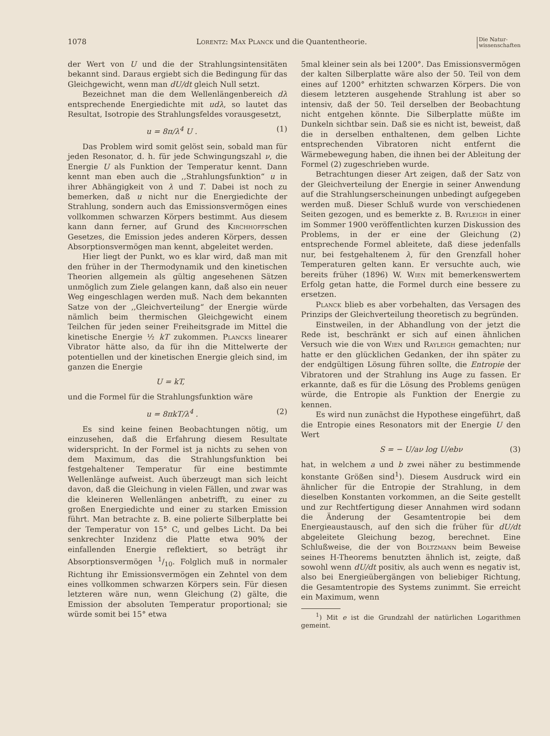1078 Lorentz: Max Planck und die Quantentheorie. Die Natur-
wissenschaften
der Wert von U und die der Strahlungsintensitäten bekannt sind. Daraus ergiebt sich die Bedingung für das Gleichgewicht, wenn man dU/dt gleich Null setzt.
Bezeichnet man die dem Wellenlängenbereich dλ entsprechende Energiedichte mit udλ, so lautet das Resultat, Isotropie des Strahlungsfeldes vorausgesetzt,
u = 8π/λ<sup>4</sup> U . (1)
Das Problem wird somit gelöst sein, sobald man für jeden Resonator, d. h. für jede Schwingungszahl ν, die Energie U als Funktion der Temperatur kennt. Dann kennt man eben auch die ,,Strahlungsfunktion“ u in ihrer Abhängigkeit von λ und T. Dabei ist noch zu bemerken, daß u nicht nur die Energiedichte der Strahlung, sondern auch das Emissionsvermögen eines vollkommen schwarzen Körpers bestimmt. Aus diesem kann dann ferner, auf Grund des Kirchhoffschen Gesetzes, die Emission jedes anderen Körpers, dessen Absorptionsvermögen man kennt, abgeleitet werden.
Hier liegt der Punkt, wo es klar wird, daß man mit den früher in der Thermodynamik und den kinetischen Theorien allgemein als gültig angesehenen Sätzen unmöglich zum Ziele gelangen kann, daß also ein neuer Weg eingeschlagen werden muß. Nach dem bekannten Satze von der ,,Gleichverteilung“ der Energie würde nämlich beim thermischen Gleichgewicht einem Teilchen für jeden seiner Freiheitsgrade im Mittel die kinetische Energie ½ kT zukommen. Plancks linearer Vibrator hätte also, da für ihn die Mittelwerte der potentiellen und der kinetischen Energie gleich sind, im ganzen die Energie
U = kT,
und die Formel für die Strahlungsfunktion wäre
u = 8πkT/λ<sup>4</sup> . (2)
Es sind keine feinen Beobachtungen nötig, um einzusehen, daß die Erfahrung diesem Resultate widerspricht. In der Formel ist ja nichts zu sehen von dem Maximum, das die Strahlungsfunktion bei festgehaltener Temperatur für eine bestimmte Wellenlänge aufweist. Auch überzeugt man sich leicht davon, daß die Gleichung in vielen Fällen, und zwar was die kleineren Wellenlängen anbetrifft, zu einer zu großen Energiedichte und einer zu starken Emission führt. Man betrachte z. B. eine polierte Silberplatte bei der Temperatur von 15° C, und gelbes Licht. Da bei senkrechter Inzidenz die Platte etwa 90% der einfallenden Energie reflektiert, so beträgt ihr Absorptionsvermögen 1/10. Folglich muß in normaler Richtung ihr Emissionsvermögen ein Zehntel von dem eines vollkommen schwarzen Körpers sein. Für diesen letzteren wäre nun, wenn Gleichung (2) gälte, die Emission der absoluten Temperatur proportional; sie würde somit bei 15° etwa
5mal kleiner sein als bei 1200°. Das Emissionsvermögen der kalten Silberplatte wäre also der 50. Teil von dem eines auf 1200° erhitzten schwarzen Körpers. Die von diesem letzteren ausgehende Strahlung ist aber so intensiv, daß der 50. Teil derselben der Beobachtung nicht entgehen könnte. Die Silberplatte müßte im Dunkeln sichtbar sein. Daß sie es nicht ist, beweist, daß die in derselben enthaltenen, dem gelben Lichte entsprechenden Vibratoren nicht entfernt die Wärmebewegung haben, die ihnen bei der Ableitung der Formel (2) zugeschrieben wurde.
Betrachtungen dieser Art zeigen, daß der Satz von der Gleichverteilung der Energie in seiner Anwendung auf die Strahlungserscheinungen unbedingt aufgegeben werden muß. Dieser Schluß wurde von verschiedenen Seiten gezogen, und es bemerkte z. B. Rayleigh in einer im Sommer 1900 veröffentlichten kurzen Diskussion des Problems, in der er eine der Gleichung (2) entsprechende Formel ableitete, daß diese jedenfalls nur, bei festgehaltenem λ, für den Grenzfall hoher Temperaturen gelten kann. Er versuchte auch, wie bereits früher (1896) W. Wien mit bemerkenswertem Erfolg getan hatte, die Formel durch eine bessere zu ersetzen.
Planck blieb es aber vorbehalten, das Versagen des Prinzips der Gleichverteilung theoretisch zu begründen.
Einstweilen, in der Abhandlung von der jetzt die Rede ist, beschränkt er sich auf einen ähnlichen Versuch wie die von Wien und Rayleigh gemachten; nur hatte er den glücklichen Gedanken, der ihn später zu der endgültigen Lösung führen sollte, die Entropie der Vibratoren und der Strahlung ins Auge zu fassen. Er erkannte, daß es für die Lösung des Problems genügen würde, die Entropie als Funktion der Energie zu kennen.
Es wird nun zunächst die Hypothese eingeführt, daß die Entropie eines Resonators mit der Energie U den Wert
S = − U/aν log U/ebν (3)
hat, in welchem a und b zwei näher zu bestimmende konstante Größen sind<sup>1</sup>). Diesem Ausdruck wird ein ähnlicher für die Entropie der Strahlung, in dem dieselben Konstanten vorkommen, an die Seite gestellt und zur Rechtfertigung dieser Annahmen wird sodann die Änderung der Gesamtentropie bei dem Energieaustausch, auf den sich die früher für dU/dt abgeleitete Gleichung bezog, berechnet. Eine Schlußweise, die der von Boltzmann beim Beweise seines H-Theorems benutzten ähnlich ist, zeigte, daß sowohl wenn dU/dt positiv, als auch wenn es negativ ist, also bei Energieübergängen von beliebiger Richtung, die Gesamtentropie des Systems zunimmt. Sie erreicht ein Maximum, wenn
<sup>1</sup>) Mit e ist die Grundzahl der natürlichen Logarithmen gemeint.